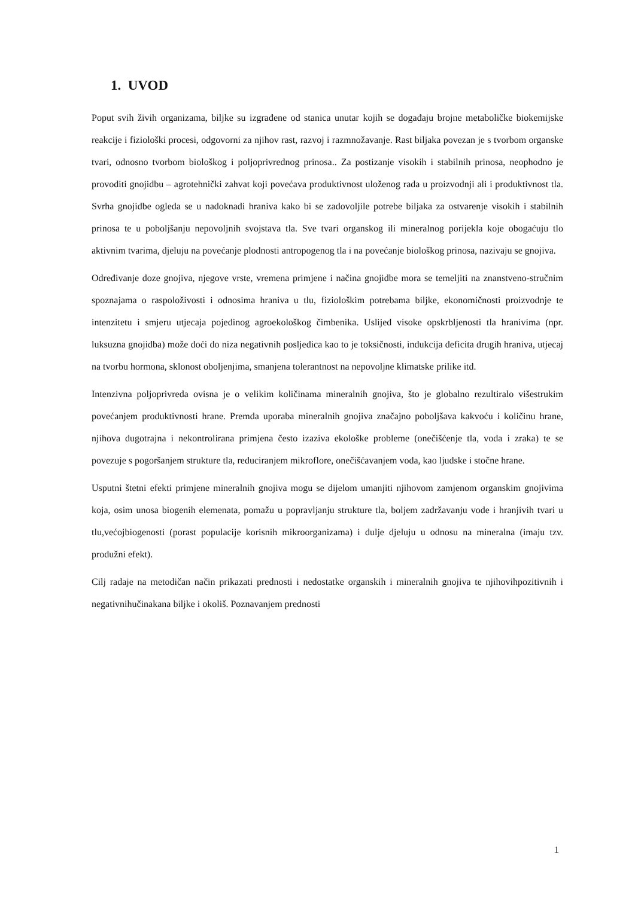1. UVOD
Poput svih živih organizama, biljke su izgrađene od stanica unutar kojih se događaju brojne metaboličke biokemijske reakcije i fiziološki procesi, odgovorni za njihov rast, razvoj i razmnožavanje. Rast biljaka povezan je s tvorbom organske tvari, odnosno tvorbom biološkog i poljoprivrednog prinosa.. Za postizanje visokih i stabilnih prinosa, neophodno je provoditi gnojidbu – agrotehnički zahvat koji povećava produktivnost uloženog rada u proizvodnji ali i produktivnost tla. Svrha gnojidbe ogleda se u nadoknadi hraniva kako bi se zadovoljile potrebe biljaka za ostvarenje visokih i stabilnih prinosa te u poboljšanju nepovoljnih svojstava tla. Sve tvari organskog ili mineralnog porijekla koje obogaćuju tlo aktivnim tvarima, djeluju na povećanje plodnosti antropogenog tla i na povećanje biološkog prinosa, nazivaju se gnojiva.
Određivanje doze gnojiva, njegove vrste, vremena primjene i načina gnojidbe mora se temeljiti na znanstveno-stručnim spoznajama o raspoloživosti i odnosima hraniva u tlu, fiziološkim potrebama biljke, ekonomičnosti proizvodnje te intenzitetu i smjeru utjecaja pojedinog agroekološkog čimbenika. Uslijed visoke opskrbljenosti tla hranivima (npr. luksuzna gnojidba) može doći do niza negativnih posljedica kao to je toksičnosti, indukcija deficita drugih hraniva, utjecaj na tvorbu hormona, sklonost oboljenjima, smanjena tolerantnost na nepovoljne klimatske prilike itd.
Intenzivna poljoprivreda ovisna je o velikim količinama mineralnih gnojiva, što je globalno rezultiralo višestrukim povećanjem produktivnosti hrane. Premda uporaba mineralnih gnojiva značajno poboljšava kakvoću i količinu hrane, njihova dugotrajna i nekontrolirana primjena često izaziva ekološke probleme (onečišćenje tla, voda i zraka) te se povezuje s pogoršanjem strukture tla, reduciranjem mikroflore, onečišćavanjem voda, kao ljudske i stočne hrane.
Usputni štetni efekti primjene mineralnih gnojiva mogu se dijelom umanjiti njihovom zamjenom organskim gnojivima koja, osim unosa biogenih elemenata, pomažu u popravljanju strukture tla, boljem zadržavanju vode i hranjivih tvari u tlu,većojbiogenosti (porast populacije korisnih mikroorganizama) i dulje djeluju u odnosu na mineralna (imaju tzv. produžni efekt).
Cilj radaje na metodičan način prikazati prednosti i nedostatke organskih i mineralnih gnojiva te njihovihpozitivnih i negativnihučinakana biljke i okoliš. Poznavanjem prednosti
1